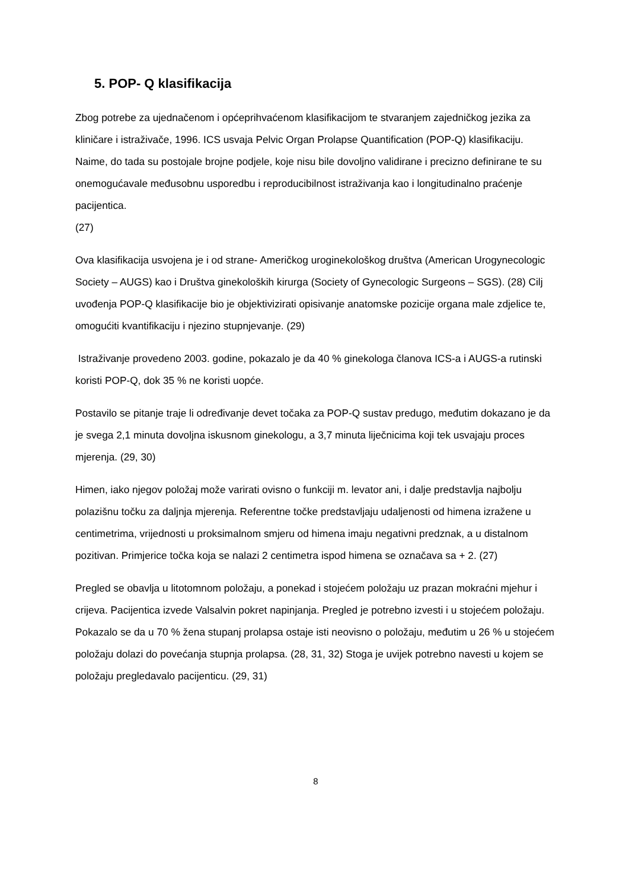5. POP- Q klasifikacija
Zbog potrebe za ujednačenom i općeprihvaćenom klasifikacijom te stvaranjem zajedničkog jezika za kliničare i istraživače, 1996. ICS usvaja Pelvic Organ Prolapse Quantification (POP-Q) klasifikaciju. Naime, do tada su postojale brojne podjele, koje nisu bile dovoljno validirane i precizno definirane te su onemogućavale međusobnu usporedbu i reproducibilnost istraživanja kao i longitudinalno praćenje pacijentica.
(27)
Ova klasifikacija usvojena je i od strane- Američkog uroginekološkog društva (American Urogynecologic Society – AUGS) kao i Društva ginekoloških kirurga (Society of Gynecologic Surgeons – SGS). (28) Cilj uvođenja POP-Q klasifikacije bio je objektivizirati opisivanje anatomske pozicije organa male zdjelice te, omogućiti kvantifikaciju i njezino stupnjevanje. (29)
Istraživanje provedeno 2003. godine, pokazalo je da 40 % ginekologa članova ICS-a i AUGS-a rutinski koristi POP-Q, dok 35 % ne koristi uopće.
Postavilo se pitanje traje li određivanje devet točaka za POP-Q sustav predugo, međutim dokazano je da je svega 2,1 minuta dovoljna iskusnom ginekologu, a 3,7 minuta liječnicima koji tek usvajaju proces mjerenja. (29, 30)
Himen, iako njegov položaj može varirati ovisno o funkciji m. levator ani, i dalje predstavlja najbolju polazišnu točku za daljnja mjerenja. Referentne točke predstavljaju udaljenosti od himena izražene u centimetrima, vrijednosti u proksimalnom smjeru od himena imaju negativni predznak, a u distalnom pozitivan. Primjerice točka koja se nalazi 2 centimetra ispod himena se označava sa + 2. (27)
Pregled se obavlja u litotomnom položaju, a ponekad i stojećem položaju uz prazan mokraćni mjehur i crijeva. Pacijentica izvede Valsalvin pokret napinjanja. Pregled je potrebno izvesti i u stojećem položaju. Pokazalo se da u 70 % žena stupanj prolapsa ostaje isti neovisno o položaju, međutim u 26 % u stojećem položaju dolazi do povećanja stupnja prolapsa. (28, 31, 32) Stoga je uvijek potrebno navesti u kojem se položaju pregledavalo pacijenticu. (29, 31)
8